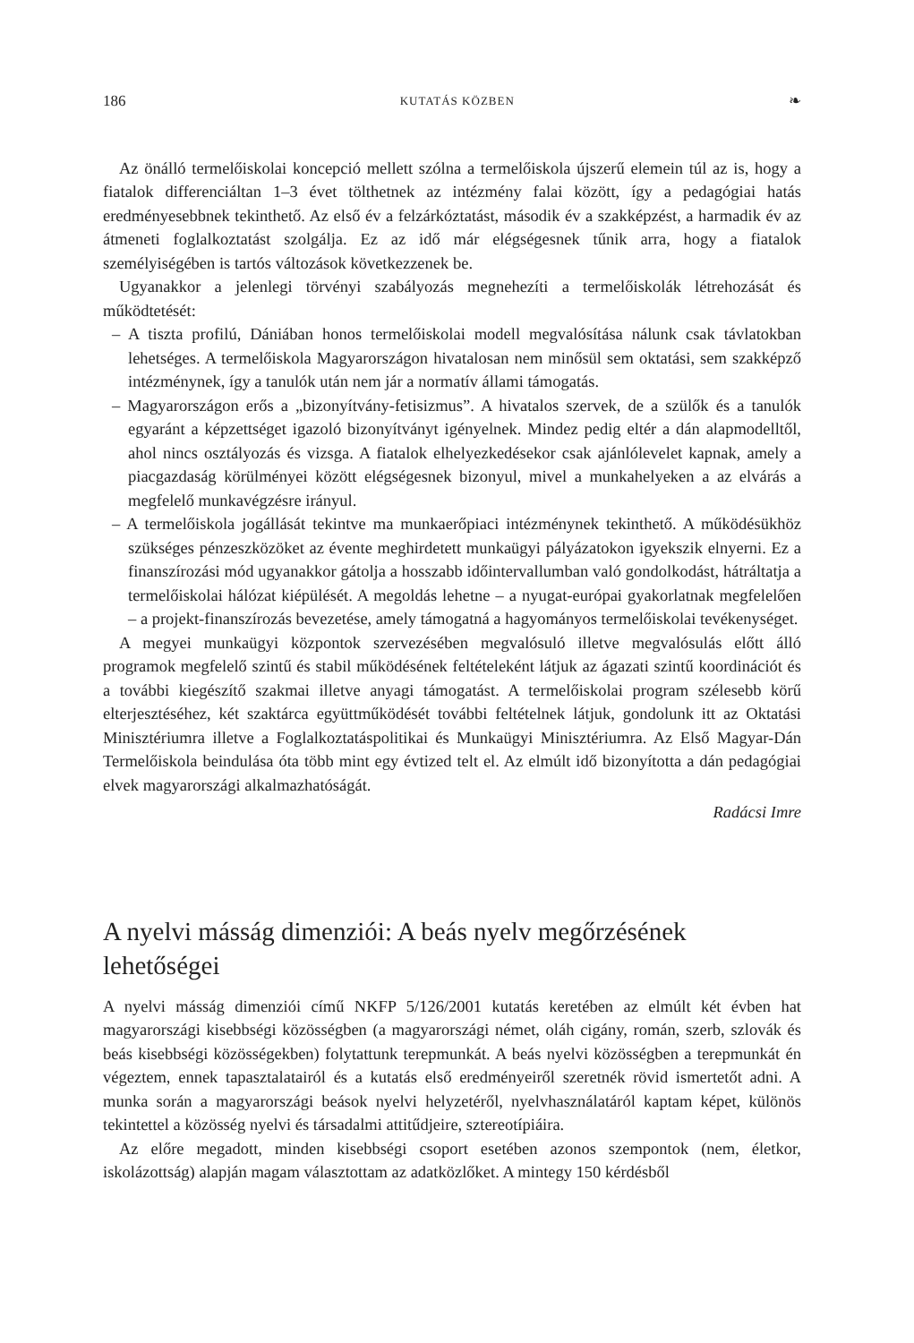186 KUTATÁS KÖZBEN ❧
Az önálló termelőiskolai koncepció mellett szólna a termelőiskola újszerű elemein túl az is, hogy a fiatalok differenciáltan 1–3 évet tölthetnek az intézmény falai között, így a pedagógiai hatás eredményesebbnek tekinthető. Az első év a felzárkóztatást, második év a szakképzést, a harmadik év az átmeneti foglalkoztatást szolgálja. Ez az idő már elégségesnek tűnik arra, hogy a fiatalok személyiségében is tartós változások következzenek be.
Ugyanakkor a jelenlegi törvényi szabályozás megnehezíti a termelőiskolák létrehozását és működtetését:
– A tiszta profilú, Dániában honos termelőiskolai modell megvalósítása nálunk csak távlatokban lehetséges. A termelőiskola Magyarországon hivatalosan nem minősül sem oktatási, sem szakképző intézménynek, így a tanulók után nem jár a normatív állami támogatás.
– Magyarországon erős a „bizonyítvány-fetisizmus”. A hivatalos szervek, de a szülők és a tanulók egyaránt a képzettséget igazoló bizonyítványt igényelnek. Mindez pedig eltér a dán alapmodelltől, ahol nincs osztályozás és vizsga. A fiatalok elhelyezkedésekor csak ajánlólevelet kapnak, amely a piacgazdaság körülményei között elégségesnek bizonyul, mivel a munkahelyeken a az elvárás a megfelelő munkavégzésre irányul.
– A termelőiskola jogállását tekintve ma munkaerőpiaci intézménynek tekinthető. A működésükhöz szükséges pénzeszközöket az évente meghirdetett munkaügyi pályázatokon igyekszik elnyerni. Ez a finanszírozási mód ugyanakkor gátolja a hosszabb időintervallumban való gondolkodást, hátráltatja a termelőiskolai hálózat kiépülését. A megoldás lehetne – a nyugat-európai gyakorlatnak megfelelően – a projekt-finanszírozás bevezetése, amely támogatná a hagyományos termelőiskolai tevékenységet.
A megyei munkaügyi központok szervezésében megvalósuló illetve megvalósulás előtt álló programok megfelelő szintű és stabil működésének feltételeként látjuk az ágazati szintű koordinációt és a további kiegészítő szakmai illetve anyagi támogatást. A termelőiskolai program szélesebb körű elterjesztéséhez, két szaktárca együttműködését további feltételnek látjuk, gondolunk itt az Oktatási Minisztériumra illetve a Foglalkoztatáspolitikai és Munkaügyi Minisztériumra. Az Első Magyar-Dán Termelőiskola beindulása óta több mint egy évtized telt el. Az elmúlt idő bizonyította a dán pedagógiai elvek magyarországi alkalmazhatóságát.
Radácsi Imre
A nyelvi másság dimenziói: A beás nyelv megőrzésének lehetőségei
A nyelvi másság dimenziói című NKFP 5/126/2001 kutatás keretében az elmúlt két évben hat magyarországi kisebbségi közösségben (a magyarországi német, oláh cigány, román, szerb, szlovák és beás kisebbségi közösségekben) folytattunk terepmunkát. A beás nyelvi közösségben a terepmunkát én végeztem, ennek tapasztalatairól és a kutatás első eredményeiről szeretnék rövid ismertetőt adni. A munka során a magyarországi beások nyelvi helyzetéről, nyelvhasználatáról kaptam képet, különös tekintettel a közösség nyelvi és társadalmi attitűdjeire, sztereotípiáira.
Az előre megadott, minden kisebbségi csoport esetében azonos szempontok (nem, életkor, iskolázottság) alapján magam választottam az adatközlőket. A mintegy 150 kérdésből